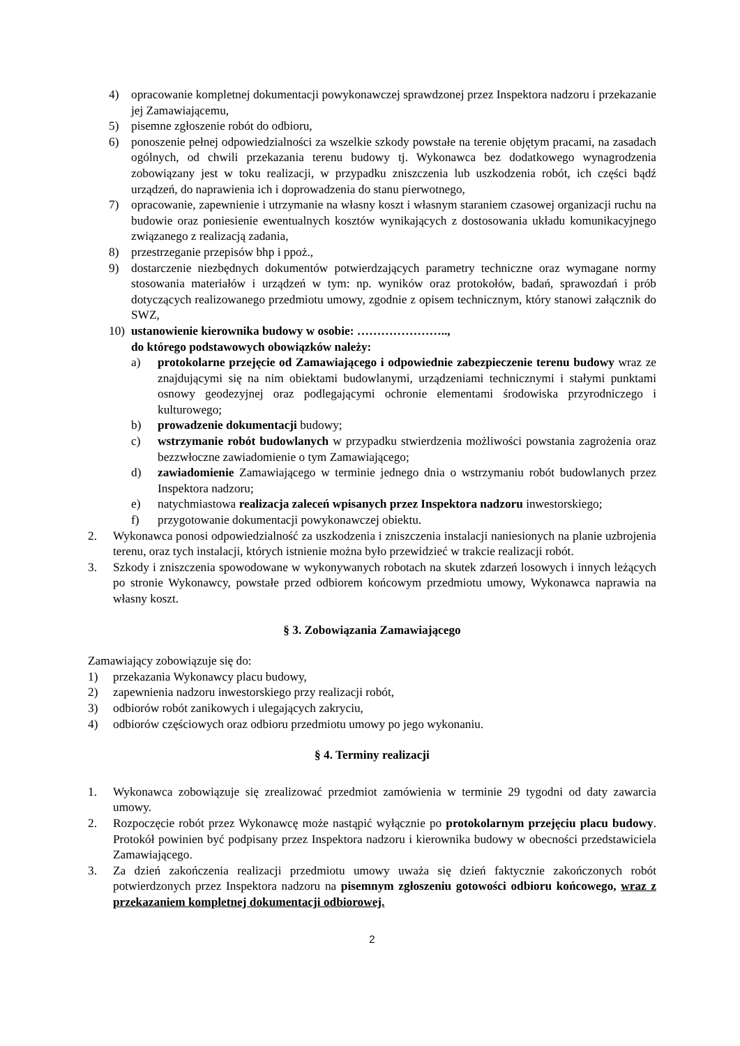4) opracowanie kompletnej dokumentacji powykonawczej sprawdzonej przez Inspektora nadzoru i przekazanie jej Zamawiającemu,
5) pisemne zgłoszenie robót do odbioru,
6) ponoszenie pełnej odpowiedzialności za wszelkie szkody powstałe na terenie objętym pracami, na zasadach ogólnych, od chwili przekazania terenu budowy tj. Wykonawca bez dodatkowego wynagrodzenia zobowiązany jest w toku realizacji, w przypadku zniszczenia lub uszkodzenia robót, ich części bądź urządzeń, do naprawienia ich i doprowadzenia do stanu pierwotnego,
7) opracowanie, zapewnienie i utrzymanie na własny koszt i własnym staraniem czasowej organizacji ruchu na budowie oraz poniesienie ewentualnych kosztów wynikających z dostosowania układu komunikacyjnego związanego z realizacją zadania,
8) przestrzeganie przepisów bhp i ppoż.,
9) dostarczenie niezbędnych dokumentów potwierdzających parametry techniczne oraz wymagane normy stosowania materiałów i urządzeń w tym: np. wyników oraz protokołów, badań, sprawozdań i prób dotyczących realizowanego przedmiotu umowy, zgodnie z opisem technicznym, który stanowi załącznik do SWZ,
10) ustanowienie kierownika budowy w osobie: …………………..,
do którego podstawowych obowiązków należy:
a) protokolarne przejęcie od Zamawiającego i odpowiednie zabezpieczenie terenu budowy wraz ze znajdującymi się na nim obiektami budowlanymi, urządzeniami technicznymi i stałymi punktami osnowy geodezyjnej oraz podlegającymi ochronie elementami środowiska przyrodniczego i kulturowego;
b) prowadzenie dokumentacji budowy;
c) wstrzymanie robót budowlanych w przypadku stwierdzenia możliwości powstania zagrożenia oraz bezzwłoczne zawiadomienie o tym Zamawiającego;
d) zawiadomienie Zamawiającego w terminie jednego dnia o wstrzymaniu robót budowlanych przez Inspektora nadzoru;
e) natychmiastowa realizacja zaleceń wpisanych przez Inspektora nadzoru inwestorskiego;
f) przygotowanie dokumentacji powykonawczej obiektu.
2. Wykonawca ponosi odpowiedzialność za uszkodzenia i zniszczenia instalacji naniesionych na planie uzbrojenia terenu, oraz tych instalacji, których istnienie można było przewidzieć w trakcie realizacji robót.
3. Szkody i zniszczenia spowodowane w wykonywanych robotach na skutek zdarzeń losowych i innych leżących po stronie Wykonawcy, powstałe przed odbiorem końcowym przedmiotu umowy, Wykonawca naprawia na własny koszt.
§ 3. Zobowiązania Zamawiającego
Zamawiający zobowiązuje się do:
1) przekazania Wykonawcy placu budowy,
2) zapewnienia nadzoru inwestorskiego przy realizacji robót,
3) odbiorów robót zanikowych i ulegających zakryciu,
4) odbiorów częściowych oraz odbioru przedmiotu umowy po jego wykonaniu.
§ 4. Terminy realizacji
1. Wykonawca zobowiązuje się zrealizować przedmiot zamówienia w terminie 29 tygodni od daty zawarcia umowy.
2. Rozpoczęcie robót przez Wykonawcę może nastąpić wyłącznie po protokolarnym przejęciu placu budowy. Protokół powinien być podpisany przez Inspektora nadzoru i kierownika budowy w obecności przedstawiciela Zamawiającego.
3. Za dzień zakończenia realizacji przedmiotu umowy uważa się dzień faktycznie zakończonych robót potwierdzonych przez Inspektora nadzoru na pisemnym zgłoszeniu gotowości odbioru końcowego, wraz z przekazaniem kompletnej dokumentacji odbiorowej.
2